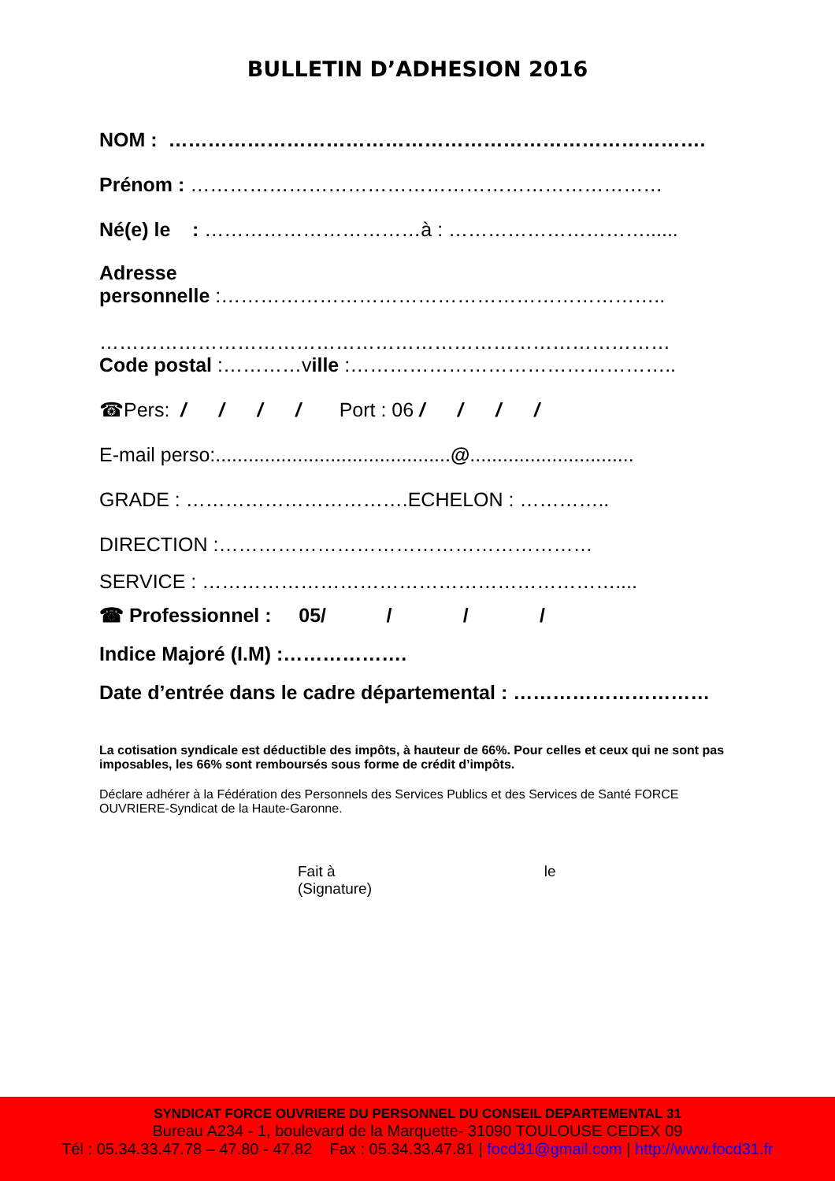BULLETIN D’ADHESION 2016
NOM : ……………………………………………………………………….
Prénom : ………………………………………………………………
Né(e) le : ……………………………à : …………………………......
Adresse
personnelle :…………………………………………………………..
……………………………………………………………………………
Code postal :…………ville :…………………………………………..
☎Pers: / / / / Port : 06 / / / /
E-mail perso:...........................................@..............................
GRADE : …………………………….ECHELON : …………..
DIRECTION :…………………………………………………
SERVICE : ………………………………………………………....
☎ Professionnel : 05/ / / /
Indice Majoré (I.M) :……………….
Date d’entrée dans le cadre départemental : …………………………
La cotisation syndicale est déductible des impôts, à hauteur de 66%. Pour celles et ceux qui ne sont pas imposables, les 66% sont remboursés sous forme de crédit d’impôts.
Déclare adhérer à la Fédération des Personnels des Services Publics et des Services de Santé FORCE OUVRIERE-Syndicat de la Haute-Garonne.
Fait à le
(Signature)
SYNDICAT FORCE OUVRIERE DU PERSONNEL DU CONSEIL DEPARTEMENTAL 31
Bureau A234 - 1, boulevard de la Marquette- 31090 TOULOUSE CEDEX 09
Tél : 05.34.33.47.78 – 47.80 - 47.82 Fax : 05.34.33.47.81 | focd31@gmail.com | http://www.focd31.fr